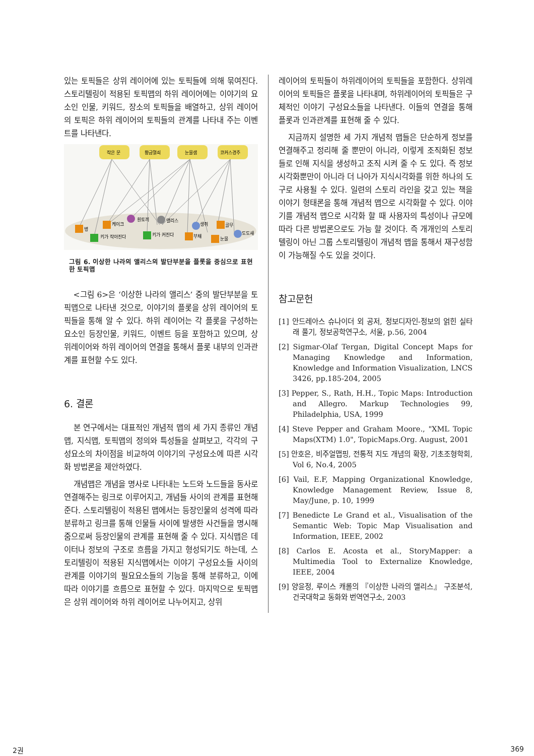있는 토픽들은 상위 레이어에 있는 토픽들에 의해 묶여진다. 스토리텔링이 적용된 토픽맵의 하위 레이어에는 이야기의 요소인 인물, 키워드, 장소의 토픽들을 배열하고, 상위 레이어의 토픽은 하위 레이어의 토픽들의 관계를 나타내 주는 이벤트를 나타낸다.
작은 문
황금열쇠
눈물샘
코커스경주
병
케이크
흰토끼
앨리스
생쥐
골무
도도새
키가 작아진다
키가 커진다
부채
눈물
그림 6. 이상한 나라의 앨리스의 발단부분을 플롯을 중심으로 표현한 토픽맵
<그림 6>은 ‘이상한 나라의 앨리스’ 중의 발단부분을 토픽맵으로 나타낸 것으로, 이야기의 플롯을 상위 레이어의 토픽들을 통해 알 수 있다. 하위 레이어는 각 플롯을 구성하는 요소인 등장인물, 키워드, 이벤트 등을 포함하고 있으며, 상위레이어와 하위 레이어의 연결을 통해서 플롯 내부의 인과관계를 표현할 수도 있다.
6. 결론
본 연구에서는 대표적인 개념적 맵의 세 가지 종류인 개념맵, 지식맵, 토픽맵의 정의와 특성들을 살펴보고, 각각의 구성요소의 차이점을 비교하여 이야기의 구성요소에 따른 시각화 방법론을 제안하였다.
개념맵은 개념을 명사로 나타내는 노드와 노드들을 동사로 연결해주는 링크로 이루어지고, 개념들 사이의 관계를 표현해준다. 스토리텔링이 적용된 맵에서는 등장인물의 성격에 따라 분류하고 링크를 통해 인물들 사이에 발생한 사건들을 명시해줌으로써 등장인물의 관계를 표현해 줄 수 있다. 지식맵은 데이터나 정보의 구조로 흐름을 가지고 형성되기도 하는데, 스토리텔링이 적용된 지식맵에서는 이야기 구성요소들 사이의 관계를 이야기의 필요요소들의 기능을 통해 분류하고, 이에 따라 이야기를 흐름으로 표현할 수 있다. 마지막으로 토픽맵은 상위 레이어와 하위 레이어로 나누어지고, 상위
레이어의 토픽들이 하위레이어의 토픽들을 포함한다. 상위레이어의 토픽들은 플롯을 나타내며, 하위레이어의 토픽들은 구체적인 이야기 구성요소들을 나타낸다. 이들의 연결을 통해 플롯과 인과관계를 표현해 줄 수 있다.
지금까지 설명한 세 가지 개념적 맵들은 단순하게 정보를 연결해주고 정리해 줄 뿐만이 아니라, 이렇게 조직화된 정보들로 인해 지식을 생성하고 조직 시켜 줄 수 도 있다. 즉 정보시각화뿐만이 아니라 더 나아가 지식시각화를 위한 하나의 도구로 사용될 수 있다. 일련의 스토리 라인을 갖고 있는 책을 이야기 형태론을 통해 개념적 맵으로 시각화할 수 있다. 이야기를 개념적 맵으로 시각화 할 때 사용자의 특성이나 규모에 따라 다른 방법론으로도 가능 할 것이다. 즉 개개인의 스토리텔링이 아닌 그룹 스토리텔링이 개념적 맵을 통해서 재구성함이 가능해질 수도 있을 것이다.
참고문헌
[1] 안드레아스 슈나이더 외 공저, 정보디자인-정보의 얽힌 실타래 풀기, 정보공학연구소, 서울, p.56, 2004
[2] Sigmar-Olaf Tergan, Digital Concept Maps for Managing Knowledge and Information, Knowledge and Information Visualization, LNCS 3426, pp.185-204, 2005
[3] Pepper, S., Rath, H.H., Topic Maps: Introduction and Allegro. Markup Technologies 99, Philadelphia, USA, 1999
[4] Steve Pepper and Graham Moore., "XML Topic Maps(XTM) 1.0", TopicMaps.Org. August, 2001
[5] 안호은, 비주얼맵핑, 전통적 지도 개념의 확장, 기초조형학회, Vol 6, No.4, 2005
[6] Vail, E.F, Mapping Organizational Knowledge, Knowledge Management Review, Issue 8, May/June, p. 10, 1999
[7] Benedicte Le Grand et al., Visualisation of the Semantic Web: Topic Map Visualisation and Information, IEEE, 2002
[8] Carlos E. Acosta et al., StoryMapper: a Multimedia Tool to Externalize Knowledge, IEEE, 2004
[9] 양윤정, 루이스 캐롤의 『이상한 나라의 앨리스』 구조분석, 건국대학교 동화와 번역연구소, 2003
2권 369